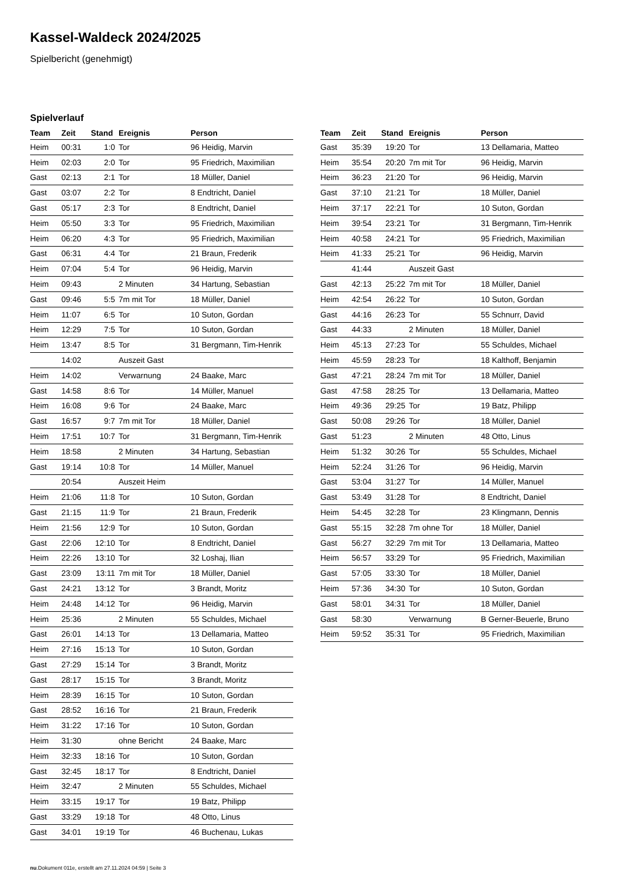Kassel-Waldeck 2024/2025
Spielbericht (genehmigt)
Spielverlauf
| Team | Zeit | Stand | Ereignis | Person |
| --- | --- | --- | --- | --- |
| Heim | 00:31 | 1:0 | Tor | 96 Heidig, Marvin |
| Heim | 02:03 | 2:0 | Tor | 95 Friedrich, Maximilian |
| Gast | 02:13 | 2:1 | Tor | 18 Müller, Daniel |
| Gast | 03:07 | 2:2 | Tor | 8 Endtricht, Daniel |
| Gast | 05:17 | 2:3 | Tor | 8 Endtricht, Daniel |
| Heim | 05:50 | 3:3 | Tor | 95 Friedrich, Maximilian |
| Heim | 06:20 | 4:3 | Tor | 95 Friedrich, Maximilian |
| Gast | 06:31 | 4:4 | Tor | 21 Braun, Frederik |
| Heim | 07:04 | 5:4 | Tor | 96 Heidig, Marvin |
| Heim | 09:43 | | 2 Minuten | 34 Hartung, Sebastian |
| Gast | 09:46 | 5:5 | 7m mit Tor | 18 Müller, Daniel |
| Heim | 11:07 | 6:5 | Tor | 10 Suton, Gordan |
| Heim | 12:29 | 7:5 | Tor | 10 Suton, Gordan |
| Heim | 13:47 | 8:5 | Tor | 31 Bergmann, Tim-Henrik |
| | 14:02 | | Auszeit Gast | |
| Heim | 14:02 | | Verwarnung | 24 Baake, Marc |
| Gast | 14:58 | 8:6 | Tor | 14 Müller, Manuel |
| Heim | 16:08 | 9:6 | Tor | 24 Baake, Marc |
| Gast | 16:57 | 9:7 | 7m mit Tor | 18 Müller, Daniel |
| Heim | 17:51 | 10:7 | Tor | 31 Bergmann, Tim-Henrik |
| Heim | 18:58 | | 2 Minuten | 34 Hartung, Sebastian |
| Gast | 19:14 | 10:8 | Tor | 14 Müller, Manuel |
| | 20:54 | | Auszeit Heim | |
| Heim | 21:06 | 11:8 | Tor | 10 Suton, Gordan |
| Gast | 21:15 | 11:9 | Tor | 21 Braun, Frederik |
| Heim | 21:56 | 12:9 | Tor | 10 Suton, Gordan |
| Gast | 22:06 | 12:10 | Tor | 8 Endtricht, Daniel |
| Heim | 22:26 | 13:10 | Tor | 32 Loshaj, Ilian |
| Gast | 23:09 | 13:11 | 7m mit Tor | 18 Müller, Daniel |
| Gast | 24:21 | 13:12 | Tor | 3 Brandt, Moritz |
| Heim | 24:48 | 14:12 | Tor | 96 Heidig, Marvin |
| Heim | 25:36 | | 2 Minuten | 55 Schuldes, Michael |
| Gast | 26:01 | 14:13 | Tor | 13 Dellamaria, Matteo |
| Heim | 27:16 | 15:13 | Tor | 10 Suton, Gordan |
| Gast | 27:29 | 15:14 | Tor | 3 Brandt, Moritz |
| Gast | 28:17 | 15:15 | Tor | 3 Brandt, Moritz |
| Heim | 28:39 | 16:15 | Tor | 10 Suton, Gordan |
| Gast | 28:52 | 16:16 | Tor | 21 Braun, Frederik |
| Heim | 31:22 | 17:16 | Tor | 10 Suton, Gordan |
| Heim | 31:30 | | ohne Bericht | 24 Baake, Marc |
| Heim | 32:33 | 18:16 | Tor | 10 Suton, Gordan |
| Gast | 32:45 | 18:17 | Tor | 8 Endtricht, Daniel |
| Heim | 32:47 | | 2 Minuten | 55 Schuldes, Michael |
| Heim | 33:15 | 19:17 | Tor | 19 Batz, Philipp |
| Gast | 33:29 | 19:18 | Tor | 48 Otto, Linus |
| Gast | 34:01 | 19:19 | Tor | 46 Buchenau, Lukas |
| Team | Zeit | Stand | Ereignis | Person |
| --- | --- | --- | --- | --- |
| Gast | 35:39 | 19:20 | Tor | 13 Dellamaria, Matteo |
| Heim | 35:54 | 20:20 | 7m mit Tor | 96 Heidig, Marvin |
| Heim | 36:23 | 21:20 | Tor | 96 Heidig, Marvin |
| Gast | 37:10 | 21:21 | Tor | 18 Müller, Daniel |
| Heim | 37:17 | 22:21 | Tor | 10 Suton, Gordan |
| Heim | 39:54 | 23:21 | Tor | 31 Bergmann, Tim-Henrik |
| Heim | 40:58 | 24:21 | Tor | 95 Friedrich, Maximilian |
| Heim | 41:33 | 25:21 | Tor | 96 Heidig, Marvin |
| | 41:44 | | Auszeit Gast | |
| Gast | 42:13 | 25:22 | 7m mit Tor | 18 Müller, Daniel |
| Heim | 42:54 | 26:22 | Tor | 10 Suton, Gordan |
| Gast | 44:16 | 26:23 | Tor | 55 Schnurr, David |
| Gast | 44:33 | | 2 Minuten | 18 Müller, Daniel |
| Heim | 45:13 | 27:23 | Tor | 55 Schuldes, Michael |
| Heim | 45:59 | 28:23 | Tor | 18 Kalthoff, Benjamin |
| Gast | 47:21 | 28:24 | 7m mit Tor | 18 Müller, Daniel |
| Gast | 47:58 | 28:25 | Tor | 13 Dellamaria, Matteo |
| Heim | 49:36 | 29:25 | Tor | 19 Batz, Philipp |
| Gast | 50:08 | 29:26 | Tor | 18 Müller, Daniel |
| Gast | 51:23 | | 2 Minuten | 48 Otto, Linus |
| Heim | 51:32 | 30:26 | Tor | 55 Schuldes, Michael |
| Heim | 52:24 | 31:26 | Tor | 96 Heidig, Marvin |
| Gast | 53:04 | 31:27 | Tor | 14 Müller, Manuel |
| Gast | 53:49 | 31:28 | Tor | 8 Endtricht, Daniel |
| Heim | 54:45 | 32:28 | Tor | 23 Klingmann, Dennis |
| Gast | 55:15 | 32:28 | 7m ohne Tor | 18 Müller, Daniel |
| Gast | 56:27 | 32:29 | 7m mit Tor | 13 Dellamaria, Matteo |
| Heim | 56:57 | 33:29 | Tor | 95 Friedrich, Maximilian |
| Gast | 57:05 | 33:30 | Tor | 18 Müller, Daniel |
| Heim | 57:36 | 34:30 | Tor | 10 Suton, Gordan |
| Gast | 58:01 | 34:31 | Tor | 18 Müller, Daniel |
| Gast | 58:30 | | Verwarnung | B Gerner-Beuerle, Bruno |
| Heim | 59:52 | 35:31 | Tor | 95 Friedrich, Maximilian |
nu.Dokument 011e, erstellt am 27.11.2024 04:59 | Seite 3